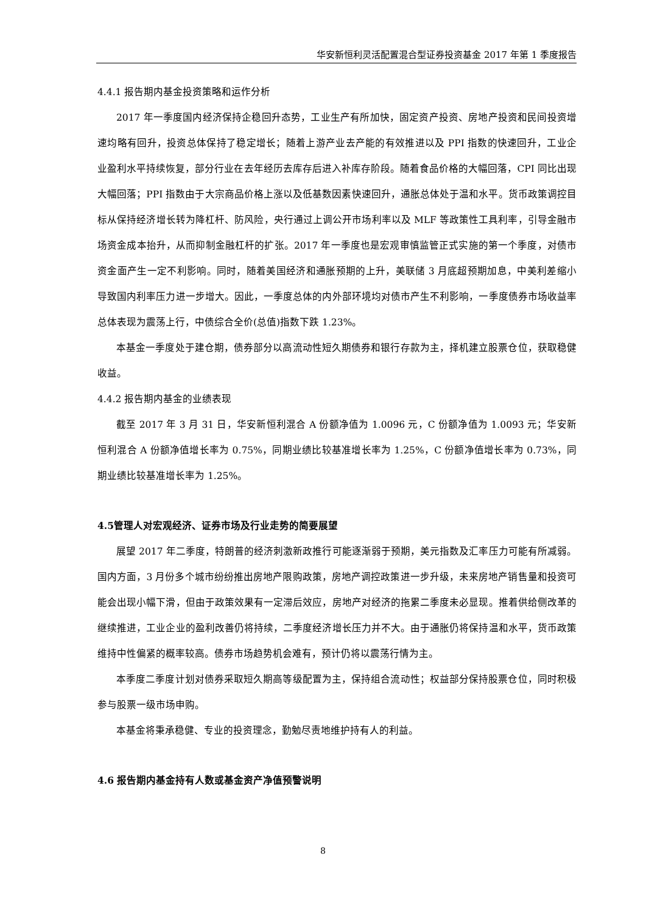华安新恒利灵活配置混合型证券投资基金 2017 年第 1 季度报告
4.4.1 报告期内基金投资策略和运作分析
2017 年一季度国内经济保持企稳回升态势，工业生产有所加快，固定资产投资、房地产投资和民间投资增速均略有回升，投资总体保持了稳定增长；随着上游产业去产能的有效推进以及 PPI 指数的快速回升，工业企业盈利水平持续恢复，部分行业在去年经历去库存后进入补库存阶段。随着食品价格的大幅回落，CPI 同比出现大幅回落；PPI 指数由于大宗商品价格上涨以及低基数因素快速回升，通胀总体处于温和水平。货币政策调控目标从保持经济增长转为降杠杆、防风险，央行通过上调公开市场利率以及 MLF 等政策性工具利率，引导金融市场资金成本抬升，从而抑制金融杠杆的扩张。2017 年一季度也是宏观审慎监管正式实施的第一个季度，对债市资金面产生一定不利影响。同时，随着美国经济和通胀预期的上升，美联储 3 月底超预期加息，中美利差缩小导致国内利率压力进一步增大。因此，一季度总体的内外部环境均对债市产生不利影响，一季度债券市场收益率总体表现为震荡上行，中债综合全价(总值)指数下跌 1.23%。
本基金一季度处于建仓期，债券部分以高流动性短久期债券和银行存款为主，择机建立股票仓位，获取稳健收益。
4.4.2 报告期内基金的业绩表现
截至 2017 年 3 月 31 日，华安新恒利混合 A 份额净值为 1.0096 元，C 份额净值为 1.0093 元；华安新恒利混合 A 份额净值增长率为 0.75%，同期业绩比较基准增长率为 1.25%，C 份额净值增长率为 0.73%，同期业绩比较基准增长率为 1.25%。
4.5管理人对宏观经济、证券市场及行业走势的简要展望
展望 2017 年二季度，特朗普的经济刺激新政推行可能逐渐弱于预期，美元指数及汇率压力可能有所减弱。国内方面，3 月份多个城市纷纷推出房地产限购政策，房地产调控政策进一步升级，未来房地产销售量和投资可能会出现小幅下滑，但由于政策效果有一定滞后效应，房地产对经济的拖累二季度未必显现。推着供给侧改革的继续推进，工业企业的盈利改善仍将持续，二季度经济增长压力并不大。由于通胀仍将保持温和水平，货币政策维持中性偏紧的概率较高。债券市场趋势机会难有，预计仍将以震荡行情为主。
本季度二季度计划对债券采取短久期高等级配置为主，保持组合流动性；权益部分保持股票仓位，同时积极参与股票一级市场申购。
本基金将秉承稳健、专业的投资理念，勤勉尽责地维护持有人的利益。
4.6 报告期内基金持有人数或基金资产净值预警说明
8